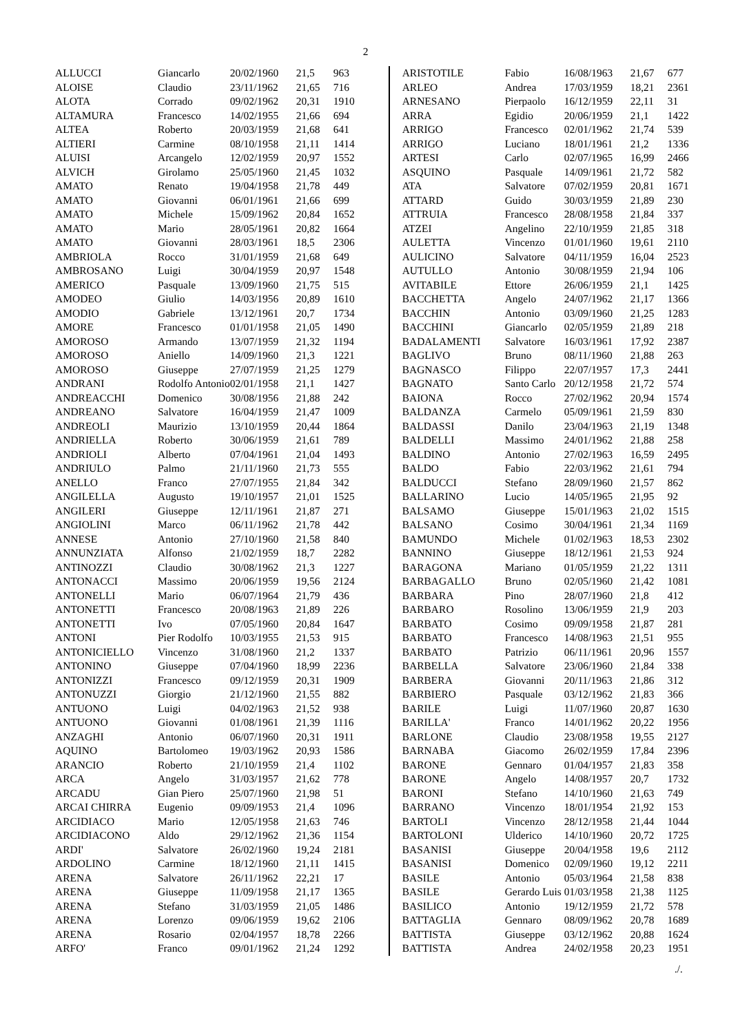2
| ALLUCCI | Giancarlo | 20/02/1960 | 21,5 | 963 |
| ALOISE | Claudio | 23/11/1962 | 21,65 | 716 |
| ALOTA | Corrado | 09/02/1962 | 20,31 | 1910 |
| ALTAMURA | Francesco | 14/02/1955 | 21,66 | 694 |
| ALTEA | Roberto | 20/03/1959 | 21,68 | 641 |
| ALTIERI | Carmine | 08/10/1958 | 21,11 | 1414 |
| ALUISI | Arcangelo | 12/02/1959 | 20,97 | 1552 |
| ALVICH | Girolamo | 25/05/1960 | 21,45 | 1032 |
| AMATO | Renato | 19/04/1958 | 21,78 | 449 |
| AMATO | Giovanni | 06/01/1961 | 21,66 | 699 |
| AMATO | Michele | 15/09/1962 | 20,84 | 1652 |
| AMATO | Mario | 28/05/1961 | 20,82 | 1664 |
| AMATO | Giovanni | 28/03/1961 | 18,5 | 2306 |
| AMBRIOLA | Rocco | 31/01/1959 | 21,68 | 649 |
| AMBROSANO | Luigi | 30/04/1959 | 20,97 | 1548 |
| AMERICO | Pasquale | 13/09/1960 | 21,75 | 515 |
| AMODEO | Giulio | 14/03/1956 | 20,89 | 1610 |
| AMODIO | Gabriele | 13/12/1961 | 20,7 | 1734 |
| AMORE | Francesco | 01/01/1958 | 21,05 | 1490 |
| AMOROSO | Armando | 13/07/1959 | 21,32 | 1194 |
| AMOROSO | Aniello | 14/09/1960 | 21,3 | 1221 |
| AMOROSO | Giuseppe | 27/07/1959 | 21,25 | 1279 |
| ANDRANI | Rodolfo Antonio | 02/01/1958 | 21,1 | 1427 |
| ANDREACCHI | Domenico | 30/08/1956 | 21,88 | 242 |
| ANDREANO | Salvatore | 16/04/1959 | 21,47 | 1009 |
| ANDREOLI | Maurizio | 13/10/1959 | 20,44 | 1864 |
| ANDRIELLA | Roberto | 30/06/1959 | 21,61 | 789 |
| ANDRIOLI | Alberto | 07/04/1961 | 21,04 | 1493 |
| ANDRIULO | Palmo | 21/11/1960 | 21,73 | 555 |
| ANELLO | Franco | 27/07/1955 | 21,84 | 342 |
| ANGILELLA | Augusto | 19/10/1957 | 21,01 | 1525 |
| ANGILERI | Giuseppe | 12/11/1961 | 21,87 | 271 |
| ANGIOLINI | Marco | 06/11/1962 | 21,78 | 442 |
| ANNESE | Antonio | 27/10/1960 | 21,58 | 840 |
| ANNUNZIATA | Alfonso | 21/02/1959 | 18,7 | 2282 |
| ANTINOZZI | Claudio | 30/08/1962 | 21,3 | 1227 |
| ANTONACCI | Massimo | 20/06/1959 | 19,56 | 2124 |
| ANTONELLI | Mario | 06/07/1964 | 21,79 | 436 |
| ANTONETTI | Francesco | 20/08/1963 | 21,89 | 226 |
| ANTONETTI | Ivo | 07/05/1960 | 20,84 | 1647 |
| ANTONI | Pier Rodolfo | 10/03/1955 | 21,53 | 915 |
| ANTONICIELLO | Vincenzo | 31/08/1960 | 21,2 | 1337 |
| ANTONINO | Giuseppe | 07/04/1960 | 18,99 | 2236 |
| ANTONIZZI | Francesco | 09/12/1959 | 20,31 | 1909 |
| ANTONUZZI | Giorgio | 21/12/1960 | 21,55 | 882 |
| ANTUONO | Luigi | 04/02/1963 | 21,52 | 938 |
| ANTUONO | Giovanni | 01/08/1961 | 21,39 | 1116 |
| ANZAGHI | Antonio | 06/07/1960 | 20,31 | 1911 |
| AQUINO | Bartolomeo | 19/03/1962 | 20,93 | 1586 |
| ARANCIO | Roberto | 21/10/1959 | 21,4 | 1102 |
| ARCA | Angelo | 31/03/1957 | 21,62 | 778 |
| ARCADU | Gian Piero | 25/07/1960 | 21,98 | 51 |
| ARCAI CHIRRA | Eugenio | 09/09/1953 | 21,4 | 1096 |
| ARCIDIACO | Mario | 12/05/1958 | 21,63 | 746 |
| ARCIDIACONO | Aldo | 29/12/1962 | 21,36 | 1154 |
| ARDI' | Salvatore | 26/02/1960 | 19,24 | 2181 |
| ARDOLINO | Carmine | 18/12/1960 | 21,11 | 1415 |
| ARENA | Salvatore | 26/11/1962 | 22,21 | 17 |
| ARENA | Giuseppe | 11/09/1958 | 21,17 | 1365 |
| ARENA | Stefano | 31/03/1959 | 21,05 | 1486 |
| ARENA | Lorenzo | 09/06/1959 | 19,62 | 2106 |
| ARENA | Rosario | 02/04/1957 | 18,78 | 2266 |
| ARFO' | Franco | 09/01/1962 | 21,24 | 1292 |
| ARISTOTILE | Fabio | 16/08/1963 | 21,67 | 677 |
| ARLEO | Andrea | 17/03/1959 | 18,21 | 2361 |
| ARNESANO | Pierpaolo | 16/12/1959 | 22,11 | 31 |
| ARRA | Egidio | 20/06/1959 | 21,1 | 1422 |
| ARRIGO | Francesco | 02/01/1962 | 21,74 | 539 |
| ARRIGO | Luciano | 18/01/1961 | 21,2 | 1336 |
| ARTESI | Carlo | 02/07/1965 | 16,99 | 2466 |
| ASQUINO | Pasquale | 14/09/1961 | 21,72 | 582 |
| ATA | Salvatore | 07/02/1959 | 20,81 | 1671 |
| ATTARD | Guido | 30/03/1959 | 21,89 | 230 |
| ATTRUIA | Francesco | 28/08/1958 | 21,84 | 337 |
| ATZEI | Angelino | 22/10/1959 | 21,85 | 318 |
| AULETTA | Vincenzo | 01/01/1960 | 19,61 | 2110 |
| AULICINO | Salvatore | 04/11/1959 | 16,04 | 2523 |
| AUTULLO | Antonio | 30/08/1959 | 21,94 | 106 |
| AVITABILE | Ettore | 26/06/1959 | 21,1 | 1425 |
| BACCHETTA | Angelo | 24/07/1962 | 21,17 | 1366 |
| BACCHIN | Antonio | 03/09/1960 | 21,25 | 1283 |
| BACCHINI | Giancarlo | 02/05/1959 | 21,89 | 218 |
| BADALAMENTI | Salvatore | 16/03/1961 | 17,92 | 2387 |
| BAGLIVO | Bruno | 08/11/1960 | 21,88 | 263 |
| BAGNASCO | Filippo | 22/07/1957 | 17,3 | 2441 |
| BAGNATO | Santo Carlo | 20/12/1958 | 21,72 | 574 |
| BAIONA | Rocco | 27/02/1962 | 20,94 | 1574 |
| BALDANZA | Carmelo | 05/09/1961 | 21,59 | 830 |
| BALDASSI | Danilo | 23/04/1963 | 21,19 | 1348 |
| BALDELLI | Massimo | 24/01/1962 | 21,88 | 258 |
| BALDINO | Antonio | 27/02/1963 | 16,59 | 2495 |
| BALDO | Fabio | 22/03/1962 | 21,61 | 794 |
| BALDUCCI | Stefano | 28/09/1960 | 21,57 | 862 |
| BALLARINO | Lucio | 14/05/1965 | 21,95 | 92 |
| BALSAMO | Giuseppe | 15/01/1963 | 21,02 | 1515 |
| BALSANO | Cosimo | 30/04/1961 | 21,34 | 1169 |
| BAMUNDO | Michele | 01/02/1963 | 18,53 | 2302 |
| BANNINO | Giuseppe | 18/12/1961 | 21,53 | 924 |
| BARAGONA | Mariano | 01/05/1959 | 21,22 | 1311 |
| BARBAGALLO | Bruno | 02/05/1960 | 21,42 | 1081 |
| BARBARA | Pino | 28/07/1960 | 21,8 | 412 |
| BARBARO | Rosolino | 13/06/1959 | 21,9 | 203 |
| BARBATO | Cosimo | 09/09/1958 | 21,87 | 281 |
| BARBATO | Francesco | 14/08/1963 | 21,51 | 955 |
| BARBATO | Patrizio | 06/11/1961 | 20,96 | 1557 |
| BARBELLA | Salvatore | 23/06/1960 | 21,84 | 338 |
| BARBERA | Giovanni | 20/11/1963 | 21,86 | 312 |
| BARBIERO | Pasquale | 03/12/1962 | 21,83 | 366 |
| BARILE | Luigi | 11/07/1960 | 20,87 | 1630 |
| BARILLA' | Franco | 14/01/1962 | 20,22 | 1956 |
| BARLONE | Claudio | 23/08/1958 | 19,55 | 2127 |
| BARNABA | Giacomo | 26/02/1959 | 17,84 | 2396 |
| BARONE | Gennaro | 01/04/1957 | 21,83 | 358 |
| BARONE | Angelo | 14/08/1957 | 20,7 | 1732 |
| BARONI | Stefano | 14/10/1960 | 21,63 | 749 |
| BARRANO | Vincenzo | 18/01/1954 | 21,92 | 153 |
| BARTOLI | Vincenzo | 28/12/1958 | 21,44 | 1044 |
| BARTOLONI | Ulderico | 14/10/1960 | 20,72 | 1725 |
| BASANISI | Giuseppe | 20/04/1958 | 19,6 | 2112 |
| BASANISI | Domenico | 02/09/1960 | 19,12 | 2211 |
| BASILE | Antonio | 05/03/1964 | 21,58 | 838 |
| BASILE | Gerardo Luis | 01/03/1958 | 21,38 | 1125 |
| BASILICO | Antonio | 19/12/1959 | 21,72 | 578 |
| BATTAGLIA | Gennaro | 08/09/1962 | 20,78 | 1689 |
| BATTISTA | Giuseppe | 03/12/1962 | 20,88 | 1624 |
| BATTISTA | Andrea | 24/02/1958 | 20,23 | 1951 |
./.